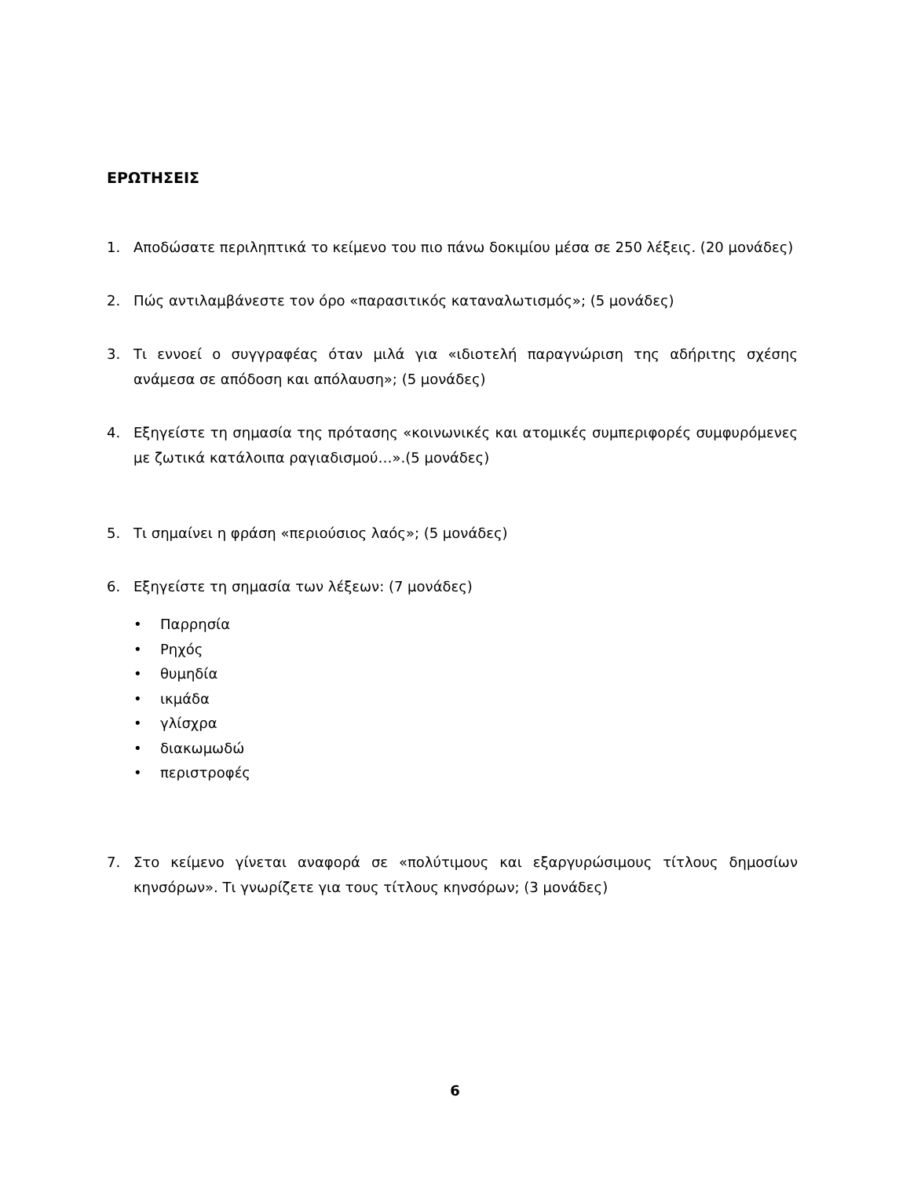ΕΡΩΤΗΣΕΙΣ
1. Αποδώσατε περιληπτικά το κείμενο του πιο πάνω δοκιμίου μέσα σε 250 λέξεις. (20 μονάδες)
2. Πώς αντιλαμβάνεστε τον όρο «παρασιτικός καταναλωτισμός»; (5 μονάδες)
3. Τι εννοεί ο συγγραφέας όταν μιλά για «ιδιοτελή παραγνώριση της αδήριτης σχέσης ανάμεσα σε απόδοση και απόλαυση»; (5 μονάδες)
4. Εξηγείστε τη σημασία της πρότασης «κοινωνικές και ατομικές συμπεριφορές συμφυρόμενες με ζωτικά κατάλοιπα ραγιαδισμού…».(5 μονάδες)
5. Τι σημαίνει η φράση «περιούσιος λαός»; (5 μονάδες)
6. Εξηγείστε τη σημασία των λέξεων: (7 μονάδες)
• Παρρησία
• Ρηχός
• θυμηδία
• ικμάδα
• γλίσχρα
• διακωμωδώ
• περιστροφές
7. Στο κείμενο γίνεται αναφορά σε «πολύτιμους και εξαργυρώσιμους τίτλους δημοσίων κηνσόρων». Τι γνωρίζετε για τους τίτλους κηνσόρων; (3 μονάδες)
6